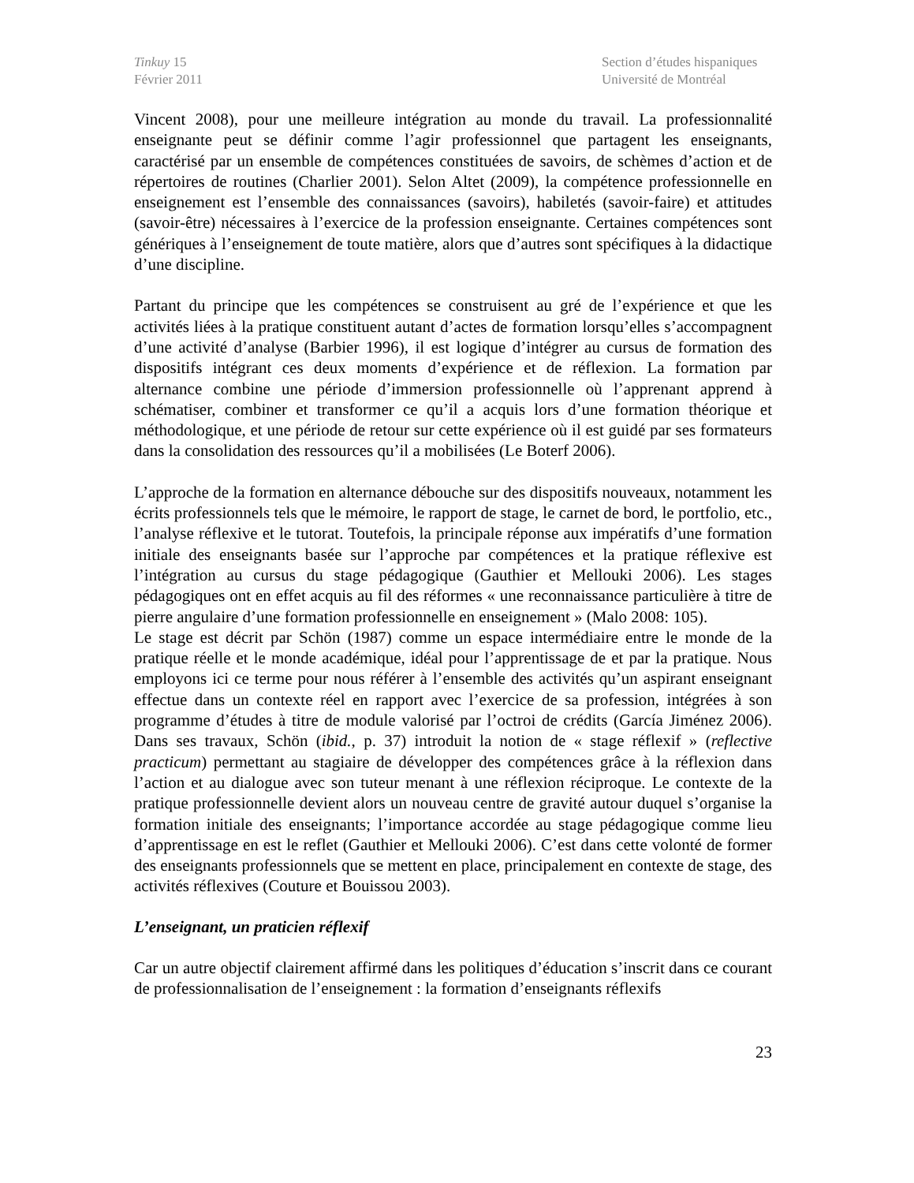Tinkuy 15
Février 2011
Section d’études hispaniques
Université de Montréal
Vincent 2008), pour une meilleure intégration au monde du travail. La professionnalité enseignante peut se définir comme l’agir professionnel que partagent les enseignants, caractérisé par un ensemble de compétences constituées de savoirs, de schèmes d’action et de répertoires de routines (Charlier 2001). Selon Altet (2009), la compétence professionnelle en enseignement est l’ensemble des connaissances (savoirs), habiletés (savoir-faire) et attitudes (savoir-être) nécessaires à l’exercice de la profession enseignante. Certaines compétences sont génériques à l’enseignement de toute matière, alors que d’autres sont spécifiques à la didactique d’une discipline.
Partant du principe que les compétences se construisent au gré de l’expérience et que les activités liées à la pratique constituent autant d’actes de formation lorsqu’elles s’accompagnent d’une activité d’analyse (Barbier 1996), il est logique d’intégrer au cursus de formation des dispositifs intégrant ces deux moments d’expérience et de réflexion. La formation par alternance combine une période d’immersion professionnelle où l’apprenant apprend à schématiser, combiner et transformer ce qu’il a acquis lors d’une formation théorique et méthodologique, et une période de retour sur cette expérience où il est guidé par ses formateurs dans la consolidation des ressources qu’il a mobilisées (Le Boterf 2006).
L’approche de la formation en alternance débouche sur des dispositifs nouveaux, notamment les écrits professionnels tels que le mémoire, le rapport de stage, le carnet de bord, le portfolio, etc., l’analyse réflexive et le tutorat. Toutefois, la principale réponse aux impératifs d’une formation initiale des enseignants basée sur l’approche par compétences et la pratique réflexive est l’intégration au cursus du stage pédagogique (Gauthier et Mellouki 2006). Les stages pédagogiques ont en effet acquis au fil des réformes « une reconnaissance particulière à titre de pierre angulaire d’une formation professionnelle en enseignement » (Malo 2008: 105).
Le stage est décrit par Schön (1987) comme un espace intermédiaire entre le monde de la pratique réelle et le monde académique, idéal pour l’apprentissage de et par la pratique. Nous employons ici ce terme pour nous référer à l’ensemble des activités qu’un aspirant enseignant effectue dans un contexte réel en rapport avec l’exercice de sa profession, intégrées à son programme d’études à titre de module valorisé par l’octroi de crédits (García Jiménez 2006). Dans ses travaux, Schön (ibid., p. 37) introduit la notion de « stage réflexif » (reflective practicum) permettant au stagiaire de développer des compétences grâce à la réflexion dans l’action et au dialogue avec son tuteur menant à une réflexion réciproque. Le contexte de la pratique professionnelle devient alors un nouveau centre de gravité autour duquel s’organise la formation initiale des enseignants; l’importance accordée au stage pédagogique comme lieu d’apprentissage en est le reflet (Gauthier et Mellouki 2006). C’est dans cette volonté de former des enseignants professionnels que se mettent en place, principalement en contexte de stage, des activités réflexives (Couture et Bouissou 2003).
L’enseignant, un praticien réflexif
Car un autre objectif clairement affirmé dans les politiques d’éducation s’inscrit dans ce courant de professionnalisation de l’enseignement : la formation d’enseignants réflexifs
23